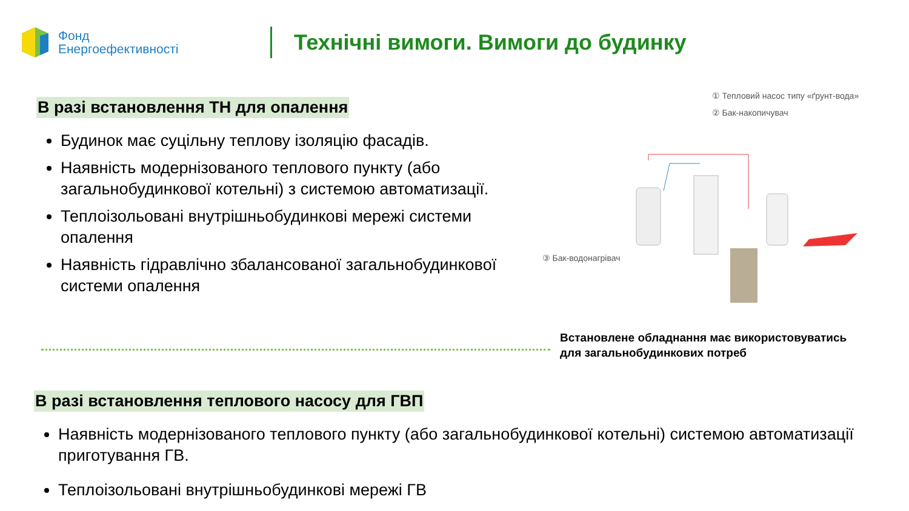Фонд
Енергоефективності
Технічні вимоги. Вимоги до будинку
В разі встановлення ТН для опалення
Будинок має суцільну теплову ізоляцію фасадів.
Наявність модернізованого теплового пункту (або загальнобудинкової котельні) з системою автоматизації.
Теплоізольовані внутрішньобудинкові мережі системи опалення
Наявність гідравлічно збалансованої загальнобудинкової системи опалення
① Тепловий насос типу «ґрунт-вода»
② Бак-накопичувач
③ Бак-водонагрівач
Встановлене обладнання має використовуватись
для загальнобудинкових потреб
В разі встановлення теплового насосу для ГВП
Наявність модернізованого теплового пункту (або загальнобудинкової котельні) системою автоматизації приготування ГВ.
Теплоізольовані внутрішньобудинкові мережі ГВ